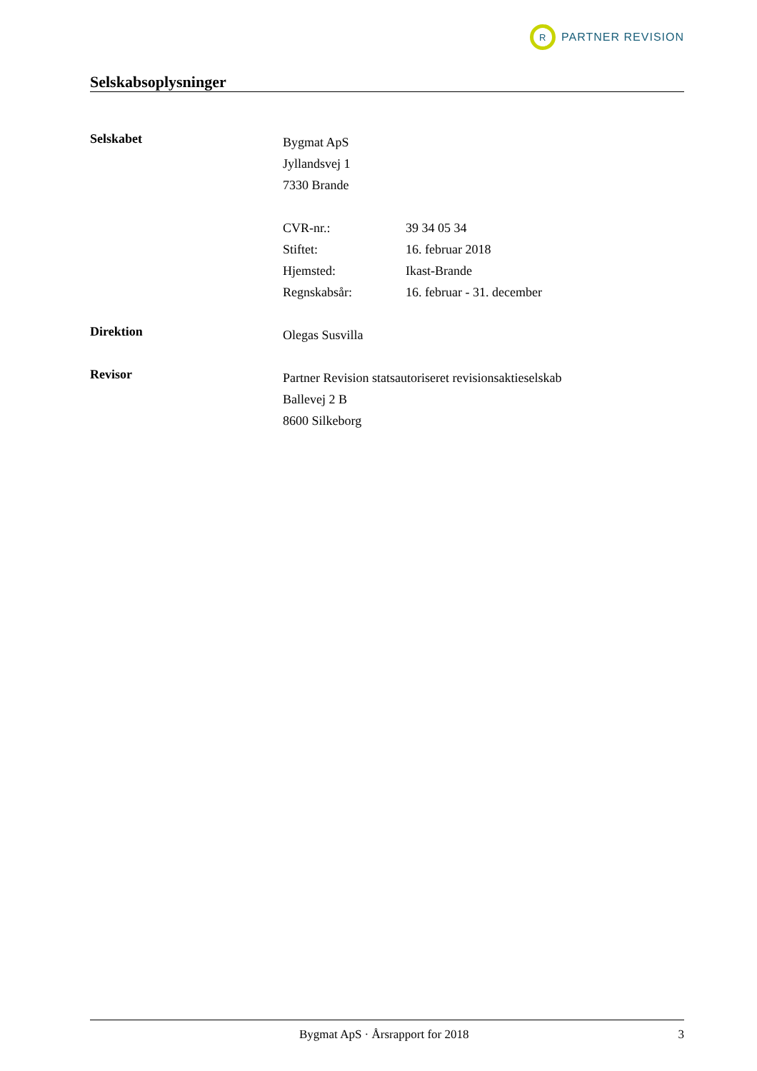R
PARTNER REVISION
Selskabsoplysninger
Selskabet
Bygmat ApS
Jyllandsvej 1
7330 Brande
CVR-nr.: 39 34 05 34
Stiftet: 16. februar 2018
Hjemsted: Ikast-Brande
Regnskabsår: 16. februar - 31. december
Direktion
Olegas Susvilla
Revisor
Partner Revision statsautoriseret revisionsaktieselskab
Ballevej 2 B
8600 Silkeborg
Bygmat ApS · Årsrapport for 2018 3